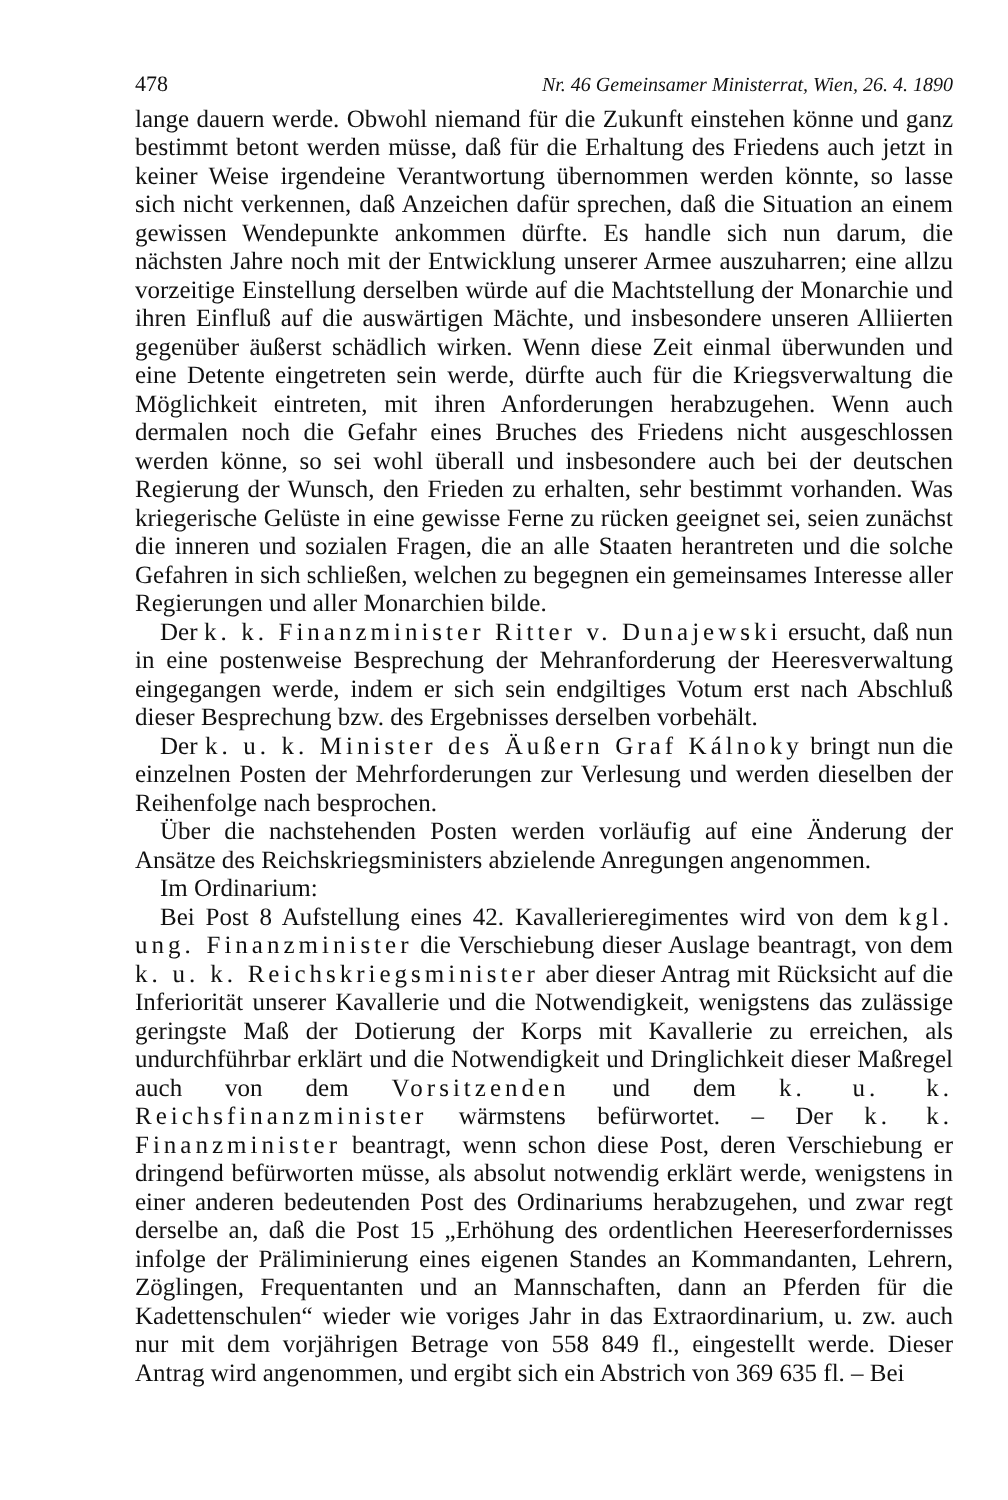478 Nr. 46 Gemeinsamer Ministerrat, Wien, 26. 4. 1890
lange dauern werde. Obwohl niemand für die Zukunft einstehen könne und ganz bestimmt betont werden müsse, daß für die Erhaltung des Friedens auch jetzt in keiner Weise irgendeine Verantwortung übernommen werden könnte, so lasse sich nicht verkennen, daß Anzeichen dafür sprechen, daß die Situation an einem gewissen Wendepunkte ankommen dürfte. Es handle sich nun darum, die nächsten Jahre noch mit der Entwicklung unserer Armee auszuharren; eine allzu vorzeitige Einstellung derselben würde auf die Machtstellung der Monarchie und ihren Einfluß auf die auswärtigen Mächte, und insbesondere unseren Alliierten gegenüber äußerst schädlich wirken. Wenn diese Zeit einmal überwunden und eine Detente eingetreten sein werde, dürfte auch für die Kriegsverwaltung die Möglichkeit eintreten, mit ihren Anforderungen herabzugehen. Wenn auch dermalen noch die Gefahr eines Bruches des Friedens nicht ausgeschlossen werden könne, so sei wohl überall und insbesondere auch bei der deutschen Regierung der Wunsch, den Frieden zu erhalten, sehr bestimmt vorhanden. Was kriegerische Gelüste in eine gewisse Ferne zu rücken geeignet sei, seien zunächst die inneren und sozialen Fragen, die an alle Staaten herantreten und die solche Gefahren in sich schließen, welchen zu begegnen ein gemeinsames Interesse aller Regierungen und aller Monarchien bilde.
Der k. k. Finanzminister Ritter v. Dunajewski ersucht, daß nun in eine postenweise Besprechung der Mehranforderung der Heeresverwaltung eingegangen werde, indem er sich sein endgiltiges Votum erst nach Abschluß dieser Besprechung bzw. des Ergebnisses derselben vorbehält.
Der k. u. k. Minister des Äußern Graf Kálnoky bringt nun die einzelnen Posten der Mehrforderungen zur Verlesung und werden dieselben der Reihenfolge nach besprochen.
Über die nachstehenden Posten werden vorläufig auf eine Änderung der Ansätze des Reichskriegsministers abzielende Anregungen angenommen.
Im Ordinarium:
Bei Post 8 Aufstellung eines 42. Kavallerieregimentes wird von dem kgl. ung. Finanzminister die Verschiebung dieser Auslage beantragt, von dem k. u. k. Reichskriegsminister aber dieser Antrag mit Rücksicht auf die Inferiorität unserer Kavallerie und die Notwendigkeit, wenigstens das zulässige geringste Maß der Dotierung der Korps mit Kavallerie zu erreichen, als undurchführbar erklärt und die Notwendigkeit und Dringlichkeit dieser Maßregel auch von dem Vorsitzenden und dem k. u. k. Reichsfinanzminister wärmstens befürwortet. – Der k. k. Finanzminister beantragt, wenn schon diese Post, deren Verschiebung er dringend befürworten müsse, als absolut notwendig erklärt werde, wenigstens in einer anderen bedeutenden Post des Ordinariums herabzugehen, und zwar regt derselbe an, daß die Post 15 „Erhöhung des ordentlichen Heereserfordernisses infolge der Präliminierung eines eigenen Standes an Kommandanten, Lehrern, Zöglingen, Frequentanten und an Mannschaften, dann an Pferden für die Kadettenschulen“ wieder wie voriges Jahr in das Extraordinarium, u. zw. auch nur mit dem vorjährigen Betrage von 558 849 fl., eingestellt werde. Dieser Antrag wird angenommen, und ergibt sich ein Abstrich von 369 635 fl. – Bei